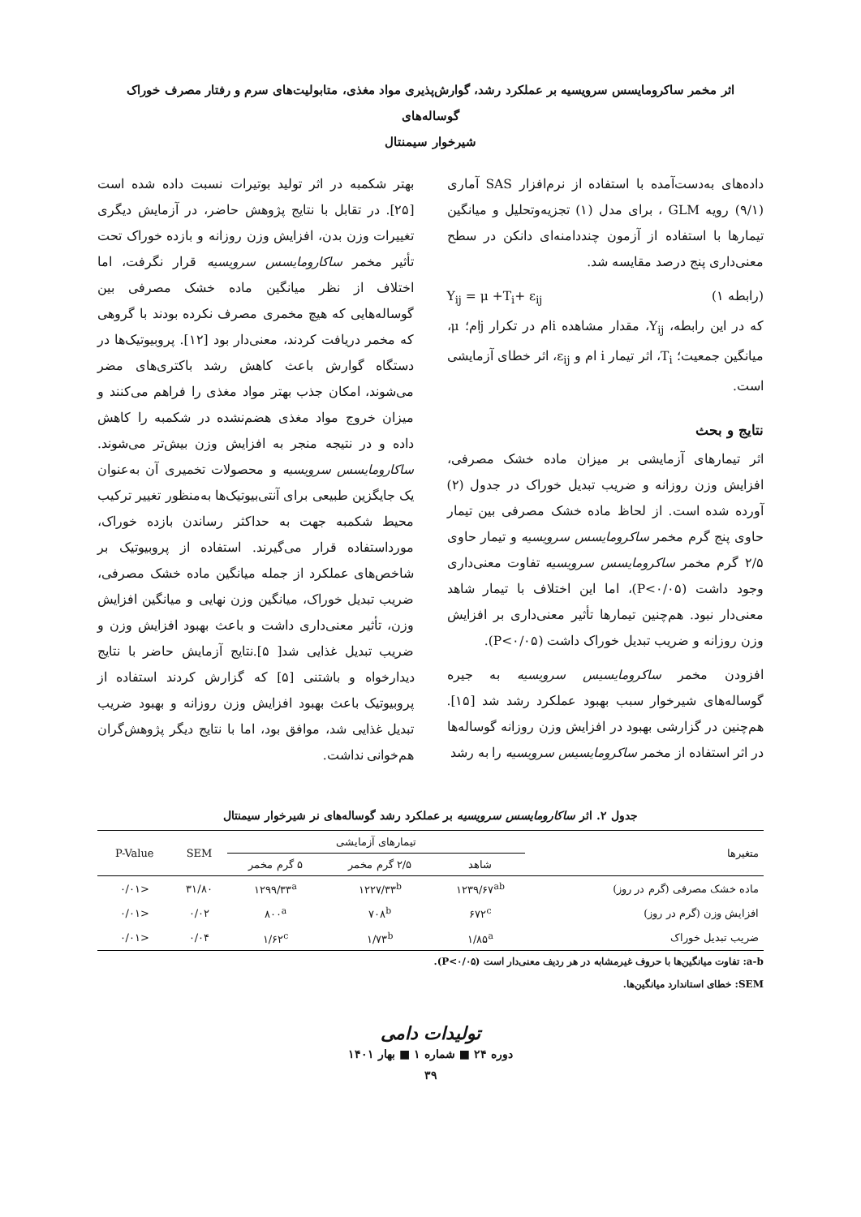اثر مخمر ساکرومایسس سرویسیه بر عملکرد رشد، گوارش‌پذیری مواد مغذی، متابولیت‌های سرم و رفتار مصرف خوراک گوساله‌های
شیرخوار سیمنتال
داده‌های به‌دست‌آمده با استفاده از نرم‌افزار SAS آماری (۹/۱) رویه GLM ، برای مدل (۱) تجزیه‌وتحلیل و میانگین تیمارها با استفاده از آزمون چنددامنه‌ای دانکن در سطح معنی‌داری پنج درصد مقایسه شد.
(رابطه ۱) Y<sub>ij</sub> = μ +T<sub>i</sub>+ ε<sub>ij</sub>
که در این رابطه، Y<sub>ij</sub>، مقدار مشاهده iام در تکرار jام؛ μ، میانگین جمعیت؛ T<sub>i</sub>، اثر تیمار i ام و ε<sub>ij</sub>، اثر خطای آزمایشی است.
نتایج و بحث
اثر تیمارهای آزمایشی بر میزان ماده خشک مصرفی، افزایش وزن روزانه و ضریب تبدیل خوراک در جدول (۲) آورده شده است. از لحاظ ماده خشک مصرفی بین تیمار حاوی پنج گرم مخمر ساکرومایسس سرویسیه و تیمار حاوی ۲/۵ گرم مخمر ساکرومایسس سرویسیه تفاوت معنی‌داری وجود داشت (P<۰/۰۵)، اما این اختلاف با تیمار شاهد معنی‌دار نبود. هم‌چنین تیمارها تأثیر معنی‌داری بر افزایش وزن روزانه و ضریب تبدیل خوراک داشت (P<۰/۰۵).
افزودن مخمر ساکرومایسیس سرویسیه به جیره گوساله‌های شیرخوار سبب بهبود عملکرد رشد شد [۱۵]. هم‌چنین در گزارشی بهبود در افزایش وزن روزانه گوساله‌ها در اثر استفاده از مخمر ساکرومایسیس سرویسیه را به رشد
بهتر شکمبه در اثر تولید بوتیرات نسبت داده شده است [۲۵]. در تقابل با نتایج پژوهش حاضر، در آزمایش دیگری تغییرات وزن بدن، افزایش وزن روزانه و بازده خوراک تحت تأثیر مخمر ساکارومایسس سرویسیه قرار نگرفت، اما اختلاف از نظر میانگین ماده خشک مصرفی بین گوساله‌هایی که هیچ مخمری مصرف نکرده بودند با گروهی که مخمر دریافت کردند، معنی‌دار بود [۱۲]. پروبیوتیک‌ها در دستگاه گوارش باعث کاهش رشد باکتری‌های مضر می‌شوند، امکان جذب بهتر مواد مغذی را فراهم می‌کنند و میزان خروج مواد مغذی هضم‌نشده در شکمبه را کاهش داده و در نتیجه منجر به افزایش وزن بیش‌تر می‌شوند. ساکارومایسس سرویسیه و محصولات تخمیری آن به‌عنوان یک جایگزین طبیعی برای آنتی‌بیوتیک‌ها به‌منظور تغییر ترکیب محیط شکمبه جهت به حداکثر رساندن بازده خوراک، مورداستفاده قرار می‌گیرند. استفاده از پروبیوتیک بر شاخص‌های عملکرد از جمله میانگین ماده خشک مصرفی، ضریب تبدیل خوراک، میانگین وزن نهایی و میانگین افزایش وزن، تأثیر معنی‌داری داشت و باعث بهبود افزایش وزن و ضریب تبدیل غذایی شد[ ۵].نتایج آزمایش حاضر با نتایج دیدارخواه و باشتنی [۵] که گزارش کردند استفاده از پروبیوتیک باعث بهبود افزایش وزن روزانه و بهبود ضریب تبدیل غذایی شد، موافق بود، اما با نتایج دیگر پژوهش‌گران هم‌خوانی نداشت.
جدول ۲. اثر ساکارومایسس سرویسیه بر عملکرد رشد گوساله‌های نر شیرخوار سیمنتال
| متغیرها | تیمارهای آزمایشی | | | SEM | P-Value |
| --- | --- | --- | --- | --- | --- |
| | شاهد | ۲/۵ گرم مخمر | ۵ گرم مخمر | | |
| ماده خشک مصرفی (گرم در روز) | ۱۲۳۹/۶۷<sup>ab</sup> | ۱۲۲۷/۳۳<sup>b</sup> | ۱۲۹۹/۳۳<sup>a</sup> | ۳۱/۸۰ | <۰/۰۱ |
| افزایش وزن (گرم در روز) | ۶۷۲<sup>c</sup> | ۷۰۸<sup>b</sup> | ۸۰۰<sup>a</sup> | ۰/۰۲ | <۰/۰۱ |
| ضریب تبدیل خوراک | ۱/۸۵<sup>a</sup> | ۱/۷۳<sup>b</sup> | ۱/۶۲<sup>c</sup> | ۰/۰۴ | <۰/۰۱ |
a-b: تفاوت میانگین‌ها با حروف غیرمشابه در هر ردیف معنی‌دار است (P<۰/۰۵).
SEM: خطای استاندارد میانگین‌ها.
تولیدات دامی
دوره ۲۴ ■ شماره ۱ ■ بهار ۱۴۰۱
۳۹